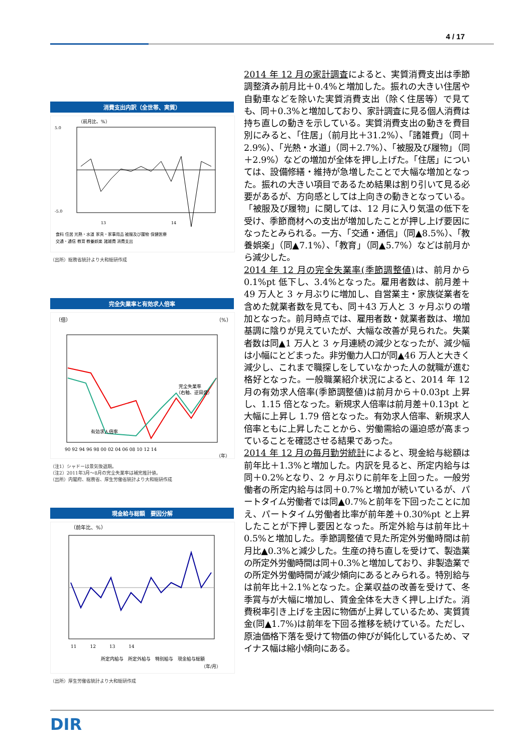4 / 17
消費支出内訳（全世帯、実質）
（前月比、%）
5.0
-5.0
13
14
食料 住居 光熱・水道 家具・家事用品 被服及び履物 保健医療
交通・通信 教育 教養娯楽 諸雑費 消費支出
（出所）総務省統計より大和総研作成
完全失業率と有効求人倍率
（倍）
（%）
完全失業率
（右軸、逆目盛）
有効求人倍率
90 92 94 96 98 00 02 04 06 08 10 12 14
（年）
（注1）シャドーは景気後退期。
（注2）2011年3月～8月の完全失業率は補完推計値。
（出所）内閣府、総務省、厚生労働省統計より大和総研作成
現金給与総額　要因分解
（前年比、%）
11　　　12　　　13　　　14
所定内給与　所定外給与　特別給与　現金給与総額
（年/月）
（出所）厚生労働省統計より大和総研作成
2014 年 12 月の家計調査によると、実質消費支出は季節調整済み前月比＋0.4%と増加した。振れの大きい住居や自動車などを除いた実質消費支出（除く住居等）で見ても、同＋0.3%と増加しており、家計調査に見る個人消費は持ち直しの動きを示している。実質消費支出の動きを費目別にみると、「住居」（前月比＋31.2%）、「諸雑費」（同＋2.9%）、「光熱・水道」（同＋2.7%）、「被服及び履物」（同＋2.9%）などの増加が全体を押し上げた。「住居」については、設備修繕・維持が急増したことで大幅な増加となった。振れの大きい項目であるため結果は割り引いて見る必要があるが、方向感としては上向きの動きとなっている。「被服及び履物」に関しては、12 月に入り気温の低下を受け、季節商材への支出が増加したことが押し上げ要因になったとみられる。一方、「交通・通信」（同▲8.5%）、「教養娯楽」（同▲7.1%）、「教育」（同▲5.7%）などは前月から減少した。
2014 年 12 月の完全失業率(季節調整値) は、前月から 0.1%pt 低下し、3.4%となった。雇用者数は、前月差＋49 万人と 3 ヶ月ぶりに増加し、自営業主・家族従業者を含めた就業者数を見ても、同＋43 万人と 3 ヶ月ぶりの増加となった。前月時点では、雇用者数・就業者数は、増加基調に陰りが見えていたが、大幅な改善が見られた。失業者数は同▲1 万人と 3 ヶ月連続の減少となったが、減少幅は小幅にとどまった。非労働力人口が同▲46 万人と大きく減少し、これまで職探しをしていなかった人の就職が進む格好となった。一般職業紹介状況によると、2014 年 12 月の有効求人倍率(季節調整値)は前月から＋0.03pt 上昇し、1.15 倍となった。新規求人倍率は前月差＋0.13pt と大幅に上昇し 1.79 倍となった。有効求人倍率、新規求人倍率ともに上昇したことから、労働需給の逼迫感が高まっていることを確認させる結果であった。
2014 年 12 月の毎月勤労統計によると、現金給与総額は前年比＋1.3%と増加した。内訳を見ると、所定内給与は同＋0.2%となり、2 ヶ月ぶりに前年を上回った。一般労働者の所定内給与は同＋0.7%と増加が続いているが、パートタイム労働者では同▲0.7%と前年を下回ったことに加え、パートタイム労働者比率が前年差＋0.30%pt と上昇したことが下押し要因となった。所定外給与は前年比＋0.5%と増加した。季節調整値で見た所定外労働時間は前月比▲0.3%と減少した。生産の持ち直しを受けて、製造業の所定外労働時間は同＋0.3%と増加しており、非製造業での所定外労働時間が減少傾向にあるとみられる。特別給与は前年比＋2.1%となった。企業収益の改善を受けて、冬季賞与が大幅に増加し、賃金全体を大きく押し上げた。消費税率引き上げを主因に物価が上昇しているため、実質賃金(同▲1.7%)は前年を下回る推移を続けている。ただし、原油価格下落を受けて物価の伸びが鈍化しているため、マイナス幅は縮小傾向にある。
DIR